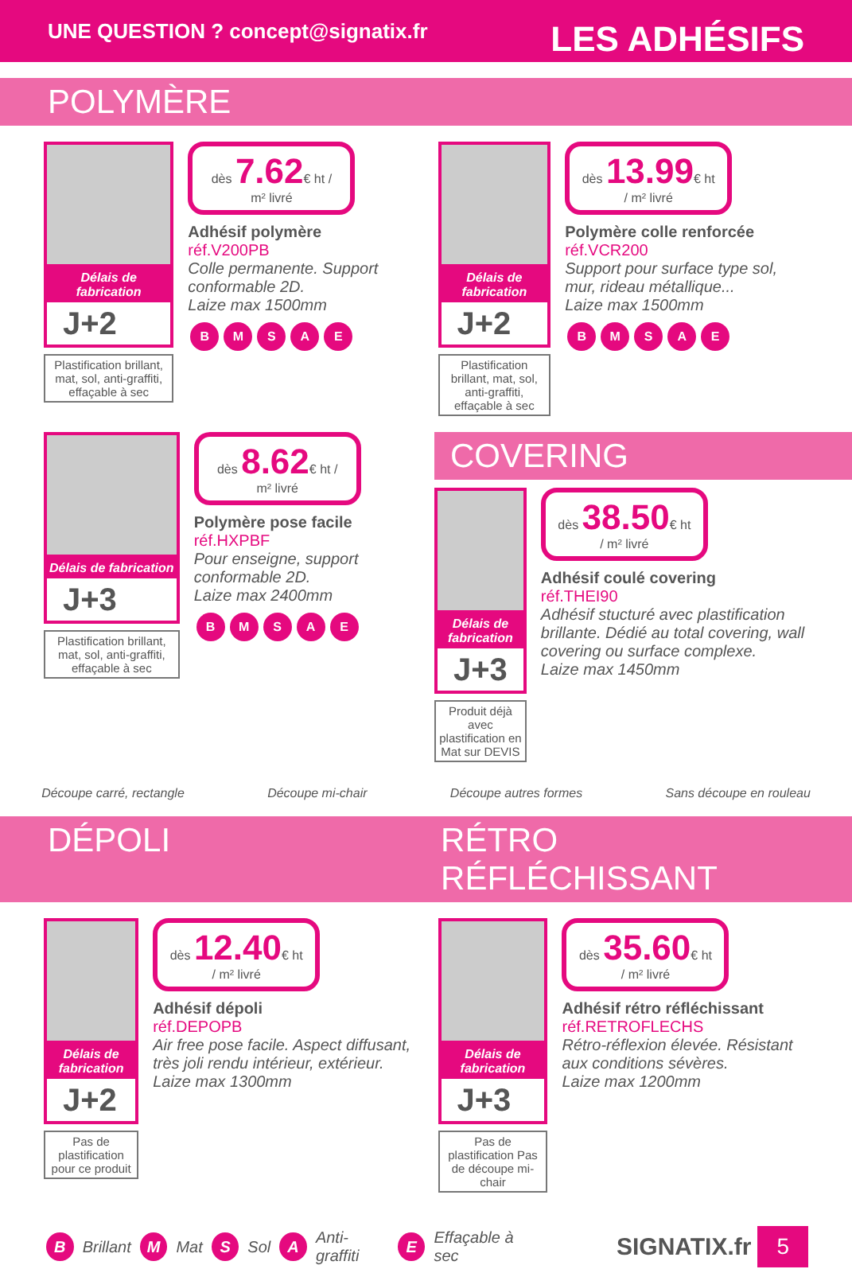UNE QUESTION ? concept@signatix.fr LES ADHÉSIFS
POLYMÈRE
Délais de fabrication
J+2
Plastification brillant, mat, sol, anti-graffiti, effaçable à sec
dès 7.62€ ht / m² livré
Adhésif polymère
réf.V200PB
Colle permanente. Support conformable 2D.
Laize max 1500mm
BMSAE
Délais de fabrication
J+2
Plastification brillant, mat, sol, anti-graffiti, effaçable à sec
dès 13.99€ ht / m² livré
Polymère colle renforcée
réf.VCR200
Support pour surface type sol, mur, rideau métallique...
Laize max 1500mm
BMSAE
Délais de fabrication
J+3
Plastification brillant, mat, sol, anti-graffiti, effaçable à sec
dès 8.62€ ht / m² livré
Polymère pose facile
réf.HXPBF
Pour enseigne, support conformable 2D.
Laize max 2400mm
BMSAE
COVERING
Délais de fabrication
J+3
Produit déjà avec plastification en Mat sur DEVIS
dès 38.50€ ht / m² livré
Adhésif coulé covering
réf.THEI90
Adhésif stucturé avec plastification brillante. Dédié au total covering, wall covering ou surface complexe.
Laize max 1450mm
Découpe carré, rectangle Découpe mi-chair Découpe autres formes Sans découpe en rouleau
DÉPOLI RÉTRO RÉFLÉCHISSANT
Délais de fabrication
J+2
Pas de plastification pour ce produit
dès 12.40€ ht / m² livré
Adhésif dépoli
réf.DEPOPB
Air free pose facile. Aspect diffusant, très joli rendu intérieur, extérieur.
Laize max 1300mm
Délais de fabrication
J+3
Pas de plastification Pas de découpe mi-chair
dès 35.60€ ht / m² livré
Adhésif rétro réfléchissant
réf.RETROFLECHS
Rétro-réflexion élevée. Résistant aux conditions sévères.
Laize max 1200mm
B Brillant M Mat S Sol A Anti-graffiti E Effaçable à sec SIGNATIX.fr 5